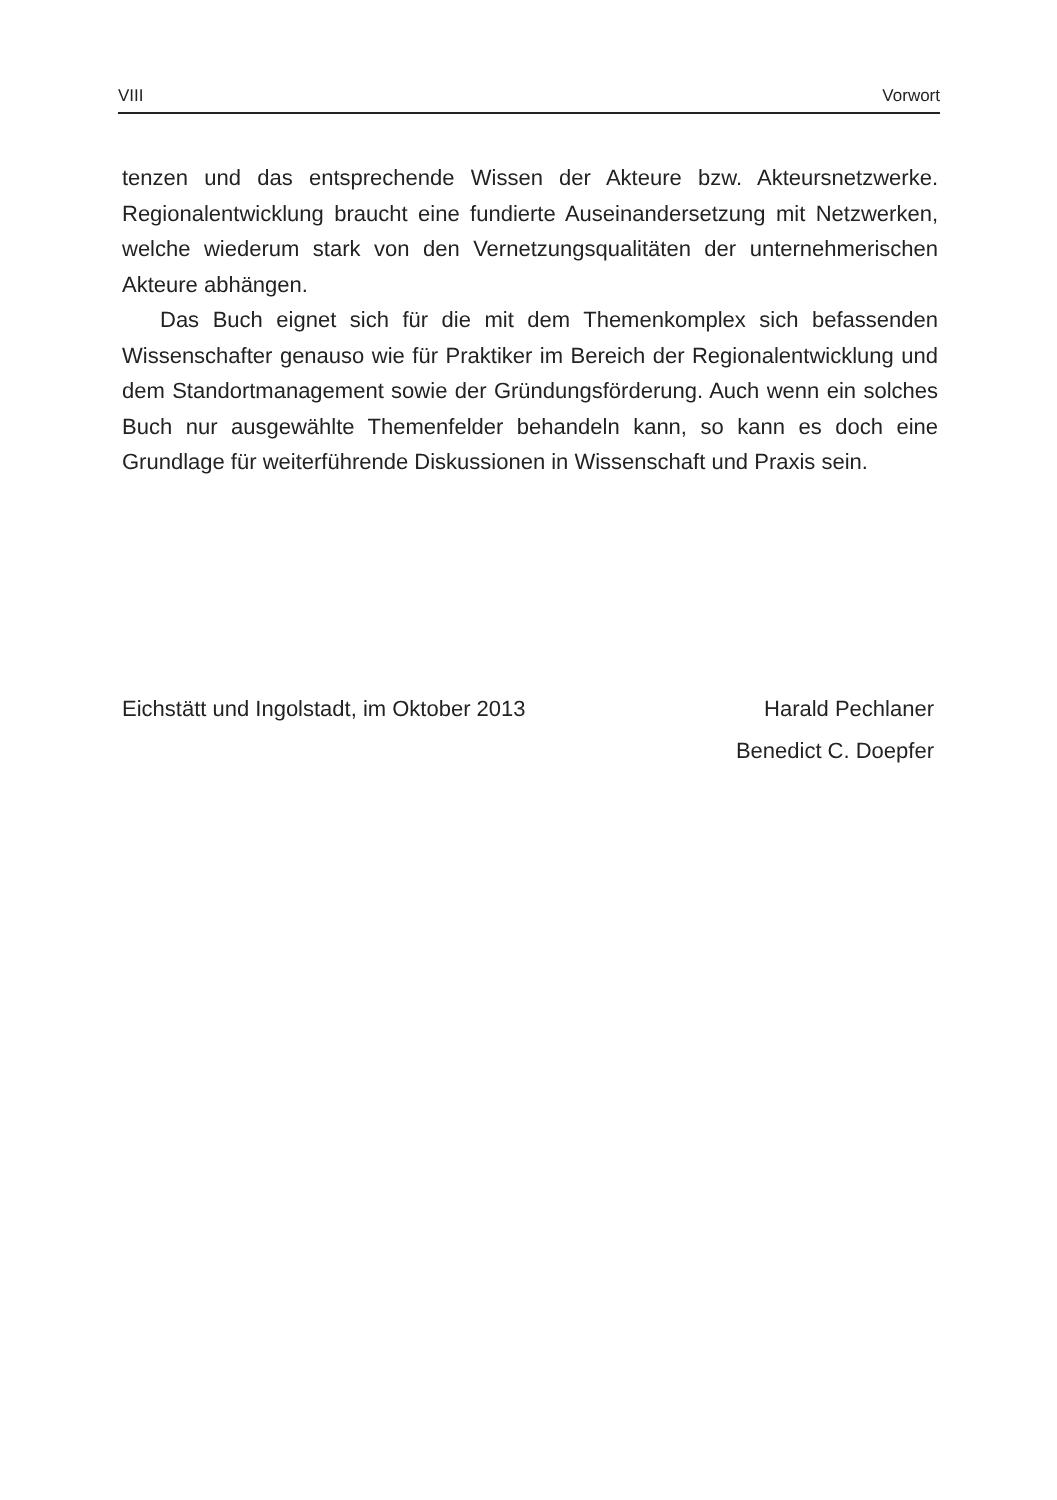VIII Vorwort
tenzen und das entsprechende Wissen der Akteure bzw. Akteursnetzwerke. Regionalentwicklung braucht eine fundierte Auseinandersetzung mit Netzwerken, welche wiederum stark von den Vernetzungsqualitäten der unternehmerischen Akteure abhängen.
Das Buch eignet sich für die mit dem Themenkomplex sich befassenden Wissenschafter genauso wie für Praktiker im Bereich der Regionalentwicklung und dem Standortmanagement sowie der Gründungsförderung. Auch wenn ein solches Buch nur ausgewählte Themenfelder behandeln kann, so kann es doch eine Grundlage für weiterführende Diskussionen in Wissenschaft und Praxis sein.
Eichstätt und Ingolstadt, im Oktober 2013
Harald Pechlaner
Benedict C. Doepfer